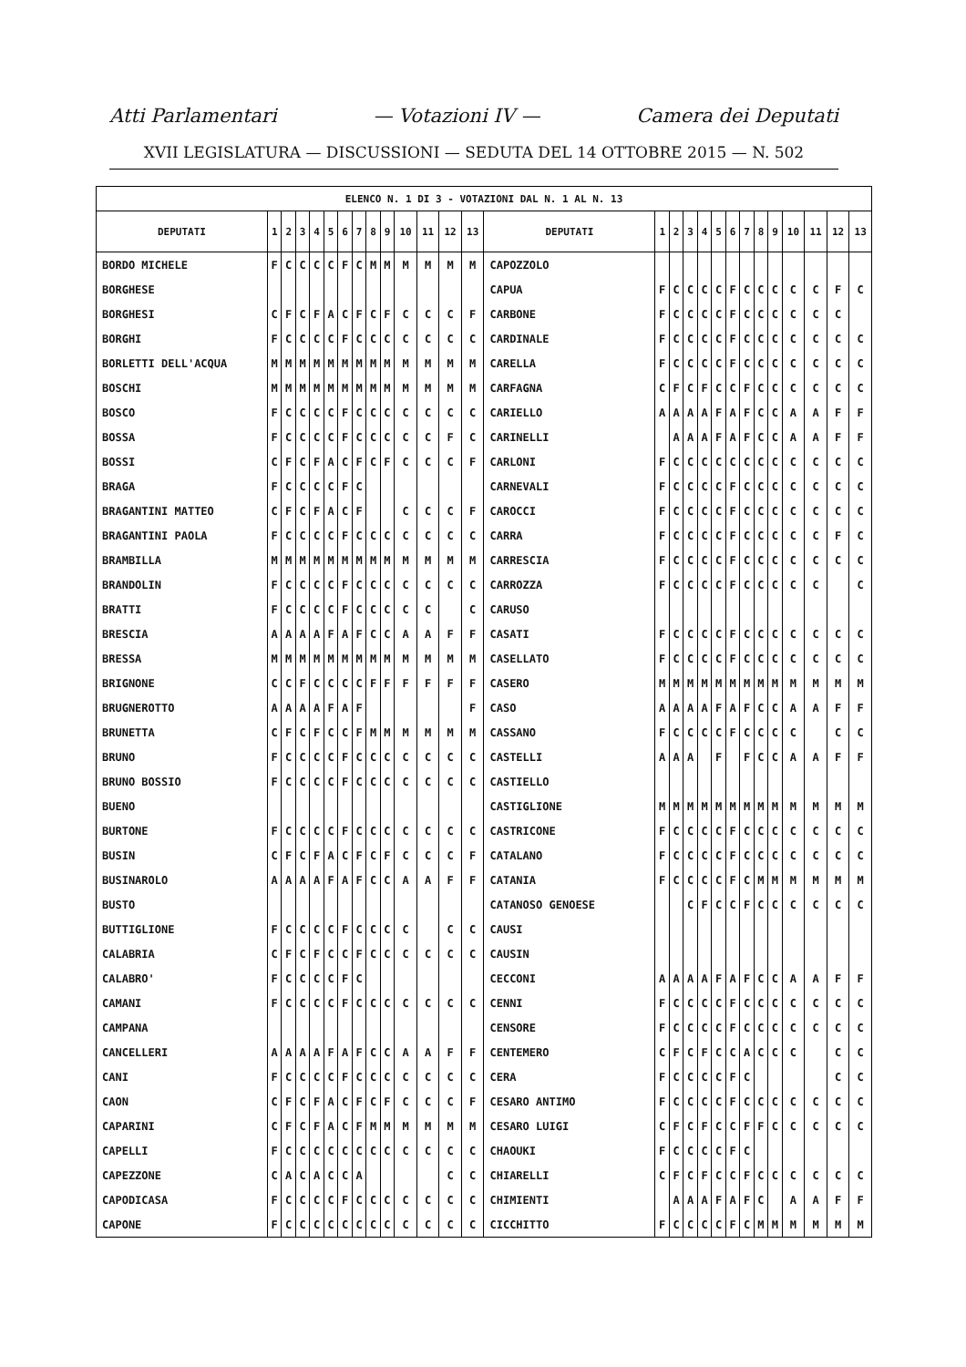Atti Parlamentari — Votazioni IV — Camera dei Deputati
XVII LEGISLATURA — DISCUSSIONI — SEDUTA DEL 14 OTTOBRE 2015 — N. 502
| ELENCO N. 1 DI 3 - VOTAZIONI DAL N. 1 AL N. 13 | | | | | | | | | | | | | | | | | | | | | | | | | | | |
| --- | --- | --- | --- | --- | --- | --- | --- | --- | --- | --- | --- | --- | --- | --- | --- | --- | --- | --- | --- | --- | --- | --- | --- | --- | --- | --- | --- |
| DEPUTATI | 1 | 2 | 3 | 4 | 5 | 6 | 7 | 8 | 9 | 10 | 11 | 12 | 13 | DEPUTATI | 1 | 2 | 3 | 4 | 5 | 6 | 7 | 8 | 9 | 10 | 11 | 12 | 13 |
| BORDO MICHELE | F | C | C | C | C | F | C | M | M | M | M | M | M | CAPOZZOLO | | | | | | | | | | | | | |
| BORGHESE | | | | | | | | | | | | | | CAPUA | F | C | C | C | C | F | C | C | C | C | C | F | C |
| BORGHESI | C | F | C | F | A | C | F | C | F | C | C | C | F | CARBONE | F | C | C | C | C | F | C | C | C | C | C | C | |
| BORGHI | F | C | C | C | C | F | C | C | C | C | C | C | C | CARDINALE | F | C | C | C | C | F | C | C | C | C | C | C | C |
| BORLETTI DELL'ACQUA | M | M | M | M | M | M | M | M | M | M | M | M | M | CARELLA | F | C | C | C | C | F | C | C | C | C | C | C | C |
| BOSCHI | M | M | M | M | M | M | M | M | M | M | M | M | M | CARFAGNA | C | F | C | F | C | C | F | C | C | C | C | C | C |
| BOSCO | F | C | C | C | C | F | C | C | C | C | C | C | C | CARIELLO | A | A | A | A | F | A | F | C | C | A | A | F | F |
| BOSSA | F | C | C | C | C | F | C | C | C | C | C | F | C | CARINELLI | | A | A | A | F | A | F | C | C | A | A | F | F |
| BOSSI | C | F | C | F | A | C | F | C | F | C | C | C | F | CARLONI | F | C | C | C | C | C | C | C | C | C | C | C | C |
| BRAGA | F | C | C | C | C | F | C | | | | | | | CARNEVALI | F | C | C | C | C | F | C | C | C | C | C | C | C |
| BRAGANTINI MATTEO | C | F | C | F | A | C | F | | | C | C | C | F | CAROCCI | F | C | C | C | C | F | C | C | C | C | C | C | C |
| BRAGANTINI PAOLA | F | C | C | C | C | F | C | C | C | C | C | C | C | CARRA | F | C | C | C | C | F | C | C | C | C | C | F | C |
| BRAMBILLA | M | M | M | M | M | M | M | M | M | M | M | M | M | CARRESCIA | F | C | C | C | C | F | C | C | C | C | C | C | C |
| BRANDOLIN | F | C | C | C | C | F | C | C | C | C | C | C | C | CARROZZA | F | C | C | C | C | F | C | C | C | C | C | | C |
| BRATTI | F | C | C | C | C | F | C | C | C | C | C | | C | CARUSO | | | | | | | | | | | | | |
| BRESCIA | A | A | A | A | F | A | F | C | C | A | A | F | F | CASATI | F | C | C | C | C | F | C | C | C | C | C | C | C |
| BRESSA | M | M | M | M | M | M | M | M | M | M | M | M | M | CASELLATO | F | C | C | C | C | F | C | C | C | C | C | C | C |
| BRIGNONE | C | C | F | C | C | C | C | F | F | F | F | F | F | CASERO | M | M | M | M | M | M | M | M | M | M | M | M | M |
| BRUGNEROTTO | A | A | A | A | F | A | F | | | | | | F | CASO | A | A | A | A | F | A | F | C | C | A | A | F | F |
| BRUNETTA | C | F | C | F | C | C | F | M | M | M | M | M | M | CASSANO | F | C | C | C | C | F | C | C | C | C | | C | C |
| BRUNO | F | C | C | C | C | F | C | C | C | C | C | C | C | CASTELLI | A | A | A | | F | | F | C | C | A | A | F | F |
| BRUNO BOSSIO | F | C | C | C | C | F | C | C | C | C | C | C | C | CASTIELLO | | | | | | | | | | | | | |
| BUENO | | | | | | | | | | | | | | CASTIGLIONE | M | M | M | M | M | M | M | M | M | M | M | M | M |
| BURTONE | F | C | C | C | C | F | C | C | C | C | C | C | C | CASTRICONE | F | C | C | C | C | F | C | C | C | C | C | C | C |
| BUSIN | C | F | C | F | A | C | F | C | F | C | C | C | F | CATALANO | F | C | C | C | C | F | C | C | C | C | C | C | C |
| BUSINAROLO | A | A | A | A | F | A | F | C | C | A | A | F | F | CATANIA | F | C | C | C | C | F | C | M | M | M | M | M | M |
| BUSTO | | | | | | | | | | | | | | CATANOSO GENOESE | | | C | F | C | C | F | C | C | C | C | C | C |
| BUTTIGLIONE | F | C | C | C | C | F | C | C | C | C | | C | C | CAUSI | | | | | | | | | | | | | |
| CALABRIA | C | F | C | F | C | C | F | C | C | C | C | C | C | CAUSIN | | | | | | | | | | | | | |
| CALABRO' | F | C | C | C | C | F | C | | | | | | | CECCONI | A | A | A | A | F | A | F | C | C | A | A | F | F |
| CAMANI | F | C | C | C | C | F | C | C | C | C | C | C | C | CENNI | F | C | C | C | C | F | C | C | C | C | C | C | C |
| CAMPANA | | | | | | | | | | | | | | CENSORE | F | C | C | C | C | F | C | C | C | C | C | C | C |
| CANCELLERI | A | A | A | A | F | A | F | C | C | A | A | F | F | CENTEMERO | C | F | C | F | C | C | A | C | C | C | | C | C |
| CANI | F | C | C | C | C | F | C | C | C | C | C | C | C | CERA | F | C | C | C | C | F | C | | | | | C | C |
| CAON | C | F | C | F | A | C | F | C | F | C | C | C | F | CESARO ANTIMO | F | C | C | C | C | F | C | C | C | C | C | C | C |
| CAPARINI | C | F | C | F | A | C | F | M | M | M | M | M | M | CESARO LUIGI | C | F | C | F | C | C | F | F | C | C | C | C | C |
| CAPELLI | F | C | C | C | C | C | C | C | C | C | C | C | C | CHAOUKI | F | C | C | C | C | F | C | | | | | | |
| CAPEZZONE | C | A | C | A | C | C | A | | | | | C | C | CHIARELLI | C | F | C | F | C | C | F | C | C | C | C | C | C |
| CAPODICASA | F | C | C | C | C | F | C | C | C | C | C | C | C | CHIMIENTI | | A | A | A | F | A | F | C | | A | A | F | F |
| CAPONE | F | C | C | C | C | C | C | C | C | C | C | C | C | CICCHITTO | F | C | C | C | C | F | C | M | M | M | M | M | M |